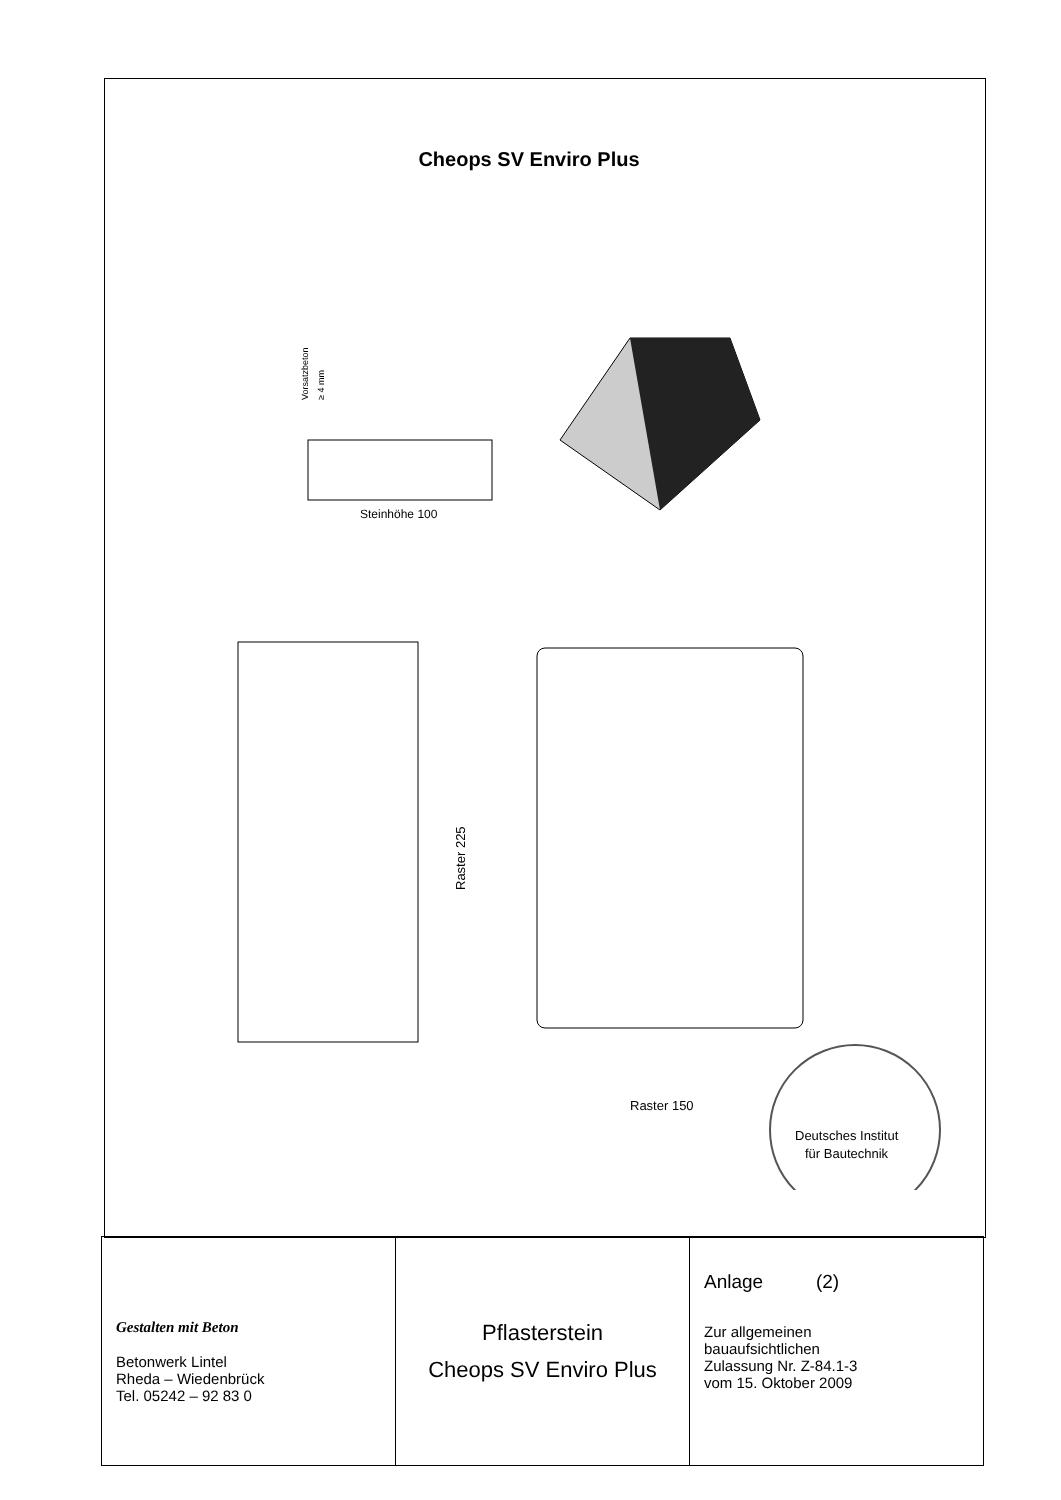Cheops SV Enviro Plus
Vorsatzbeton
≥ 4 mm
Steinhöhe 100
Raster 225
Raster 150
Deutsches Institut
für Bautechnik
| Gestalten mit Beton Betonwerk Lintel Rheda – Wiedenbrück Tel. 05242 – 92 83 0 | Pflasterstein Cheops SV Enviro Plus | Anlage (2) Zur allgemeinen bauaufsichtlichen Zulassung Nr. Z-84.1-3 vom 15. Oktober 2009 |